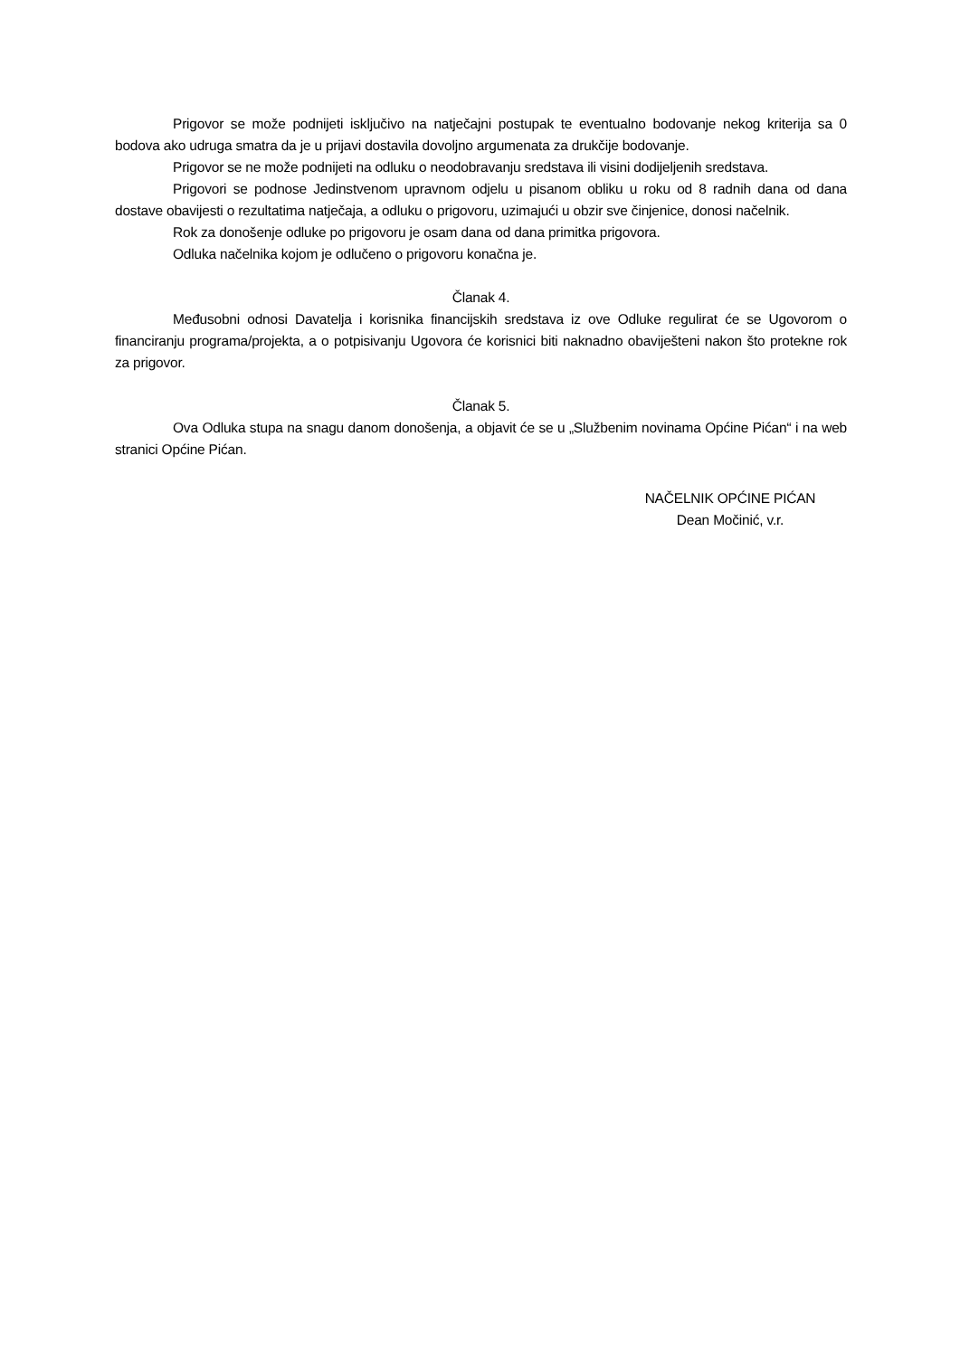Prigovor se može podnijeti isključivo na natječajni postupak te eventualno bodovanje nekog kriterija sa 0 bodova ako udruga smatra da je u prijavi dostavila dovoljno argumenata za drukčije bodovanje.
Prigovor se ne može podnijeti na odluku o neodobravanju sredstava ili visini dodijeljenih sredstava.
Prigovori se podnose Jedinstvenom upravnom odjelu u pisanom obliku u roku od 8 radnih dana od dana dostave obavijesti o rezultatima natječaja, a odluku o prigovoru, uzimajući u obzir sve činjenice, donosi načelnik.
Rok za donošenje odluke po prigovoru je osam dana od dana primitka prigovora.
Odluka načelnika kojom je odlučeno o prigovoru konačna je.
Članak 4.
Međusobni odnosi Davatelja i korisnika financijskih sredstava iz ove Odluke regulirat će se Ugovorom o financiranju programa/projekta, a o potpisivanju Ugovora će korisnici biti naknadno obaviješteni nakon što protekne rok za prigovor.
Članak 5.
Ova Odluka stupa na snagu danom donošenja, a objavit će se u „Službenim novinama Općine Pićan“ i na web stranici Općine Pićan.
NAČELNIK OPĆINE PIĆAN
Dean Močinić, v.r.